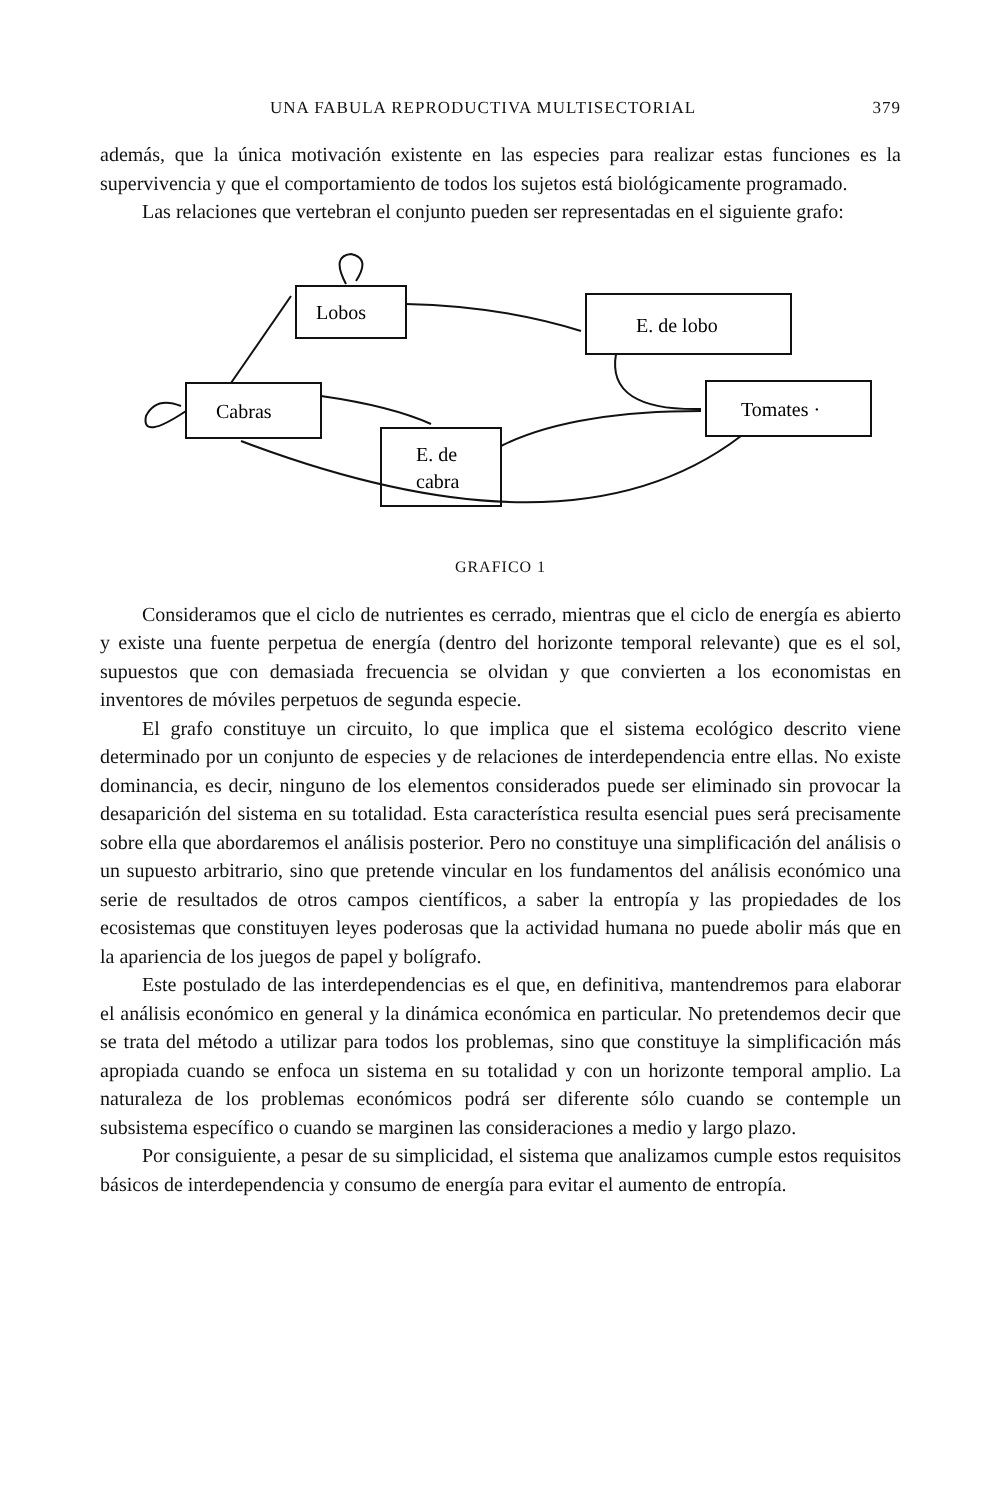UNA FABULA REPRODUCTIVA MULTISECTORIAL 379
además, que la única motivación existente en las especies para realizar estas funciones es la supervivencia y que el comportamiento de todos los sujetos está biológicamente programado.
Las relaciones que vertebran el conjunto pueden ser representadas en el siguiente grafo:
Lobos
E. de lobo
Cabras
Tomates ·
E. de
cabra
GRAFICO 1
Consideramos que el ciclo de nutrientes es cerrado, mientras que el ciclo de energía es abierto y existe una fuente perpetua de energía (dentro del horizonte temporal relevante) que es el sol, supuestos que con demasiada frecuencia se olvidan y que convierten a los economistas en inventores de móviles perpetuos de segunda especie.
El grafo constituye un circuito, lo que implica que el sistema ecológico descrito viene determinado por un conjunto de especies y de relaciones de interdependencia entre ellas. No existe dominancia, es decir, ninguno de los elementos considerados puede ser eliminado sin provocar la desaparición del sistema en su totalidad. Esta característica resulta esencial pues será precisamente sobre ella que abordaremos el análisis posterior. Pero no constituye una simplificación del análisis o un supuesto arbitrario, sino que pretende vincular en los fundamentos del análisis económico una serie de resultados de otros campos científicos, a saber la entropía y las propiedades de los ecosistemas que constituyen leyes poderosas que la actividad humana no puede abolir más que en la apariencia de los juegos de papel y bolígrafo.
Este postulado de las interdependencias es el que, en definitiva, mantendremos para elaborar el análisis económico en general y la dinámica económica en particular. No pretendemos decir que se trata del método a utilizar para todos los problemas, sino que constituye la simplificación más apropiada cuando se enfoca un sistema en su totalidad y con un horizonte temporal amplio. La naturaleza de los problemas económicos podrá ser diferente sólo cuando se contemple un subsistema específico o cuando se marginen las consideraciones a medio y largo plazo.
Por consiguiente, a pesar de su simplicidad, el sistema que analizamos cumple estos requisitos básicos de interdependencia y consumo de energía para evitar el aumento de entropía.